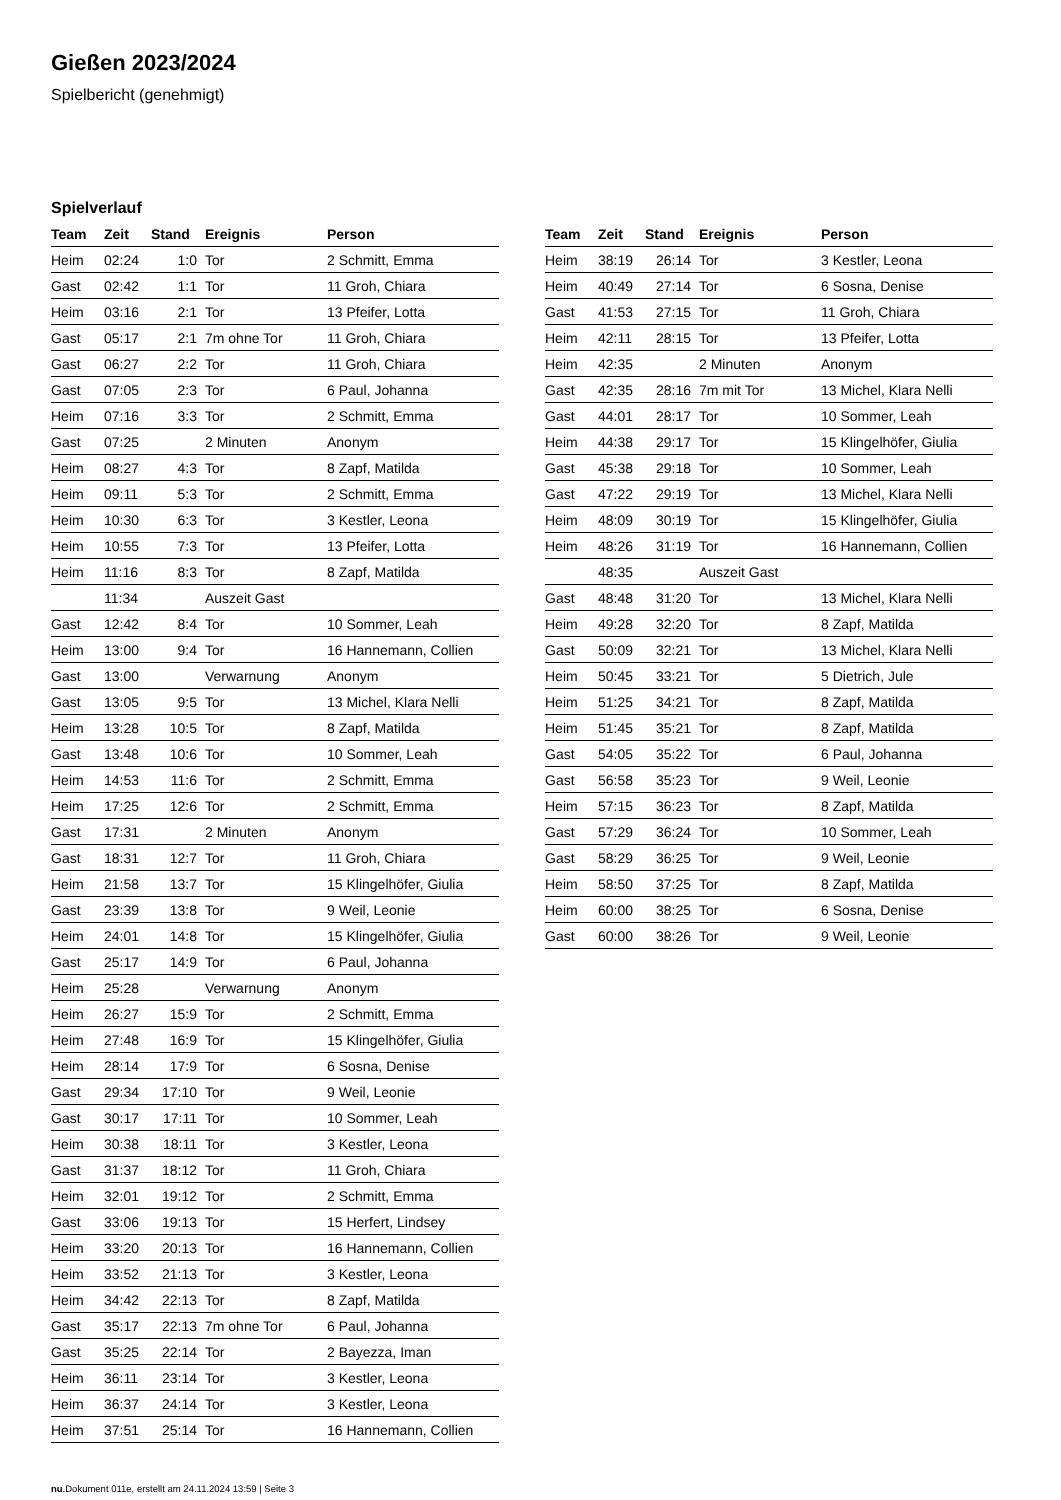Gießen 2023/2024
Spielbericht (genehmigt)
Spielverlauf
| Team | Zeit | Stand | Ereignis | Person |
| --- | --- | --- | --- | --- |
| Heim | 02:24 | 1:0 | Tor | 2 Schmitt, Emma |
| Gast | 02:42 | 1:1 | Tor | 11 Groh, Chiara |
| Heim | 03:16 | 2:1 | Tor | 13 Pfeifer, Lotta |
| Gast | 05:17 | 2:1 | 7m ohne Tor | 11 Groh, Chiara |
| Gast | 06:27 | 2:2 | Tor | 11 Groh, Chiara |
| Gast | 07:05 | 2:3 | Tor | 6 Paul, Johanna |
| Heim | 07:16 | 3:3 | Tor | 2 Schmitt, Emma |
| Gast | 07:25 | | 2 Minuten | Anonym |
| Heim | 08:27 | 4:3 | Tor | 8 Zapf, Matilda |
| Heim | 09:11 | 5:3 | Tor | 2 Schmitt, Emma |
| Heim | 10:30 | 6:3 | Tor | 3 Kestler, Leona |
| Heim | 10:55 | 7:3 | Tor | 13 Pfeifer, Lotta |
| Heim | 11:16 | 8:3 | Tor | 8 Zapf, Matilda |
| | 11:34 | | Auszeit Gast | |
| Gast | 12:42 | 8:4 | Tor | 10 Sommer, Leah |
| Heim | 13:00 | 9:4 | Tor | 16 Hannemann, Collien |
| Gast | 13:00 | | Verwarnung | Anonym |
| Gast | 13:05 | 9:5 | Tor | 13 Michel, Klara Nelli |
| Heim | 13:28 | 10:5 | Tor | 8 Zapf, Matilda |
| Gast | 13:48 | 10:6 | Tor | 10 Sommer, Leah |
| Heim | 14:53 | 11:6 | Tor | 2 Schmitt, Emma |
| Heim | 17:25 | 12:6 | Tor | 2 Schmitt, Emma |
| Gast | 17:31 | | 2 Minuten | Anonym |
| Gast | 18:31 | 12:7 | Tor | 11 Groh, Chiara |
| Heim | 21:58 | 13:7 | Tor | 15 Klingelhöfer, Giulia |
| Gast | 23:39 | 13:8 | Tor | 9 Weil, Leonie |
| Heim | 24:01 | 14:8 | Tor | 15 Klingelhöfer, Giulia |
| Gast | 25:17 | 14:9 | Tor | 6 Paul, Johanna |
| Heim | 25:28 | | Verwarnung | Anonym |
| Heim | 26:27 | 15:9 | Tor | 2 Schmitt, Emma |
| Heim | 27:48 | 16:9 | Tor | 15 Klingelhöfer, Giulia |
| Heim | 28:14 | 17:9 | Tor | 6 Sosna, Denise |
| Gast | 29:34 | 17:10 | Tor | 9 Weil, Leonie |
| Gast | 30:17 | 17:11 | Tor | 10 Sommer, Leah |
| Heim | 30:38 | 18:11 | Tor | 3 Kestler, Leona |
| Gast | 31:37 | 18:12 | Tor | 11 Groh, Chiara |
| Heim | 32:01 | 19:12 | Tor | 2 Schmitt, Emma |
| Gast | 33:06 | 19:13 | Tor | 15 Herfert, Lindsey |
| Heim | 33:20 | 20:13 | Tor | 16 Hannemann, Collien |
| Heim | 33:52 | 21:13 | Tor | 3 Kestler, Leona |
| Heim | 34:42 | 22:13 | Tor | 8 Zapf, Matilda |
| Gast | 35:17 | 22:13 | 7m ohne Tor | 6 Paul, Johanna |
| Gast | 35:25 | 22:14 | Tor | 2 Bayezza, Iman |
| Heim | 36:11 | 23:14 | Tor | 3 Kestler, Leona |
| Heim | 36:37 | 24:14 | Tor | 3 Kestler, Leona |
| Heim | 37:51 | 25:14 | Tor | 16 Hannemann, Collien |
| Team | Zeit | Stand | Ereignis | Person |
| --- | --- | --- | --- | --- |
| Heim | 38:19 | 26:14 | Tor | 3 Kestler, Leona |
| Heim | 40:49 | 27:14 | Tor | 6 Sosna, Denise |
| Gast | 41:53 | 27:15 | Tor | 11 Groh, Chiara |
| Heim | 42:11 | 28:15 | Tor | 13 Pfeifer, Lotta |
| Heim | 42:35 | | 2 Minuten | Anonym |
| Gast | 42:35 | 28:16 | 7m mit Tor | 13 Michel, Klara Nelli |
| Gast | 44:01 | 28:17 | Tor | 10 Sommer, Leah |
| Heim | 44:38 | 29:17 | Tor | 15 Klingelhöfer, Giulia |
| Gast | 45:38 | 29:18 | Tor | 10 Sommer, Leah |
| Gast | 47:22 | 29:19 | Tor | 13 Michel, Klara Nelli |
| Heim | 48:09 | 30:19 | Tor | 15 Klingelhöfer, Giulia |
| Heim | 48:26 | 31:19 | Tor | 16 Hannemann, Collien |
| | 48:35 | | Auszeit Gast | |
| Gast | 48:48 | 31:20 | Tor | 13 Michel, Klara Nelli |
| Heim | 49:28 | 32:20 | Tor | 8 Zapf, Matilda |
| Gast | 50:09 | 32:21 | Tor | 13 Michel, Klara Nelli |
| Heim | 50:45 | 33:21 | Tor | 5 Dietrich, Jule |
| Heim | 51:25 | 34:21 | Tor | 8 Zapf, Matilda |
| Heim | 51:45 | 35:21 | Tor | 8 Zapf, Matilda |
| Gast | 54:05 | 35:22 | Tor | 6 Paul, Johanna |
| Gast | 56:58 | 35:23 | Tor | 9 Weil, Leonie |
| Heim | 57:15 | 36:23 | Tor | 8 Zapf, Matilda |
| Gast | 57:29 | 36:24 | Tor | 10 Sommer, Leah |
| Gast | 58:29 | 36:25 | Tor | 9 Weil, Leonie |
| Heim | 58:50 | 37:25 | Tor | 8 Zapf, Matilda |
| Heim | 60:00 | 38:25 | Tor | 6 Sosna, Denise |
| Gast | 60:00 | 38:26 | Tor | 9 Weil, Leonie |
nu.Dokument 011e, erstellt am 24.11.2024 13:59 | Seite 3